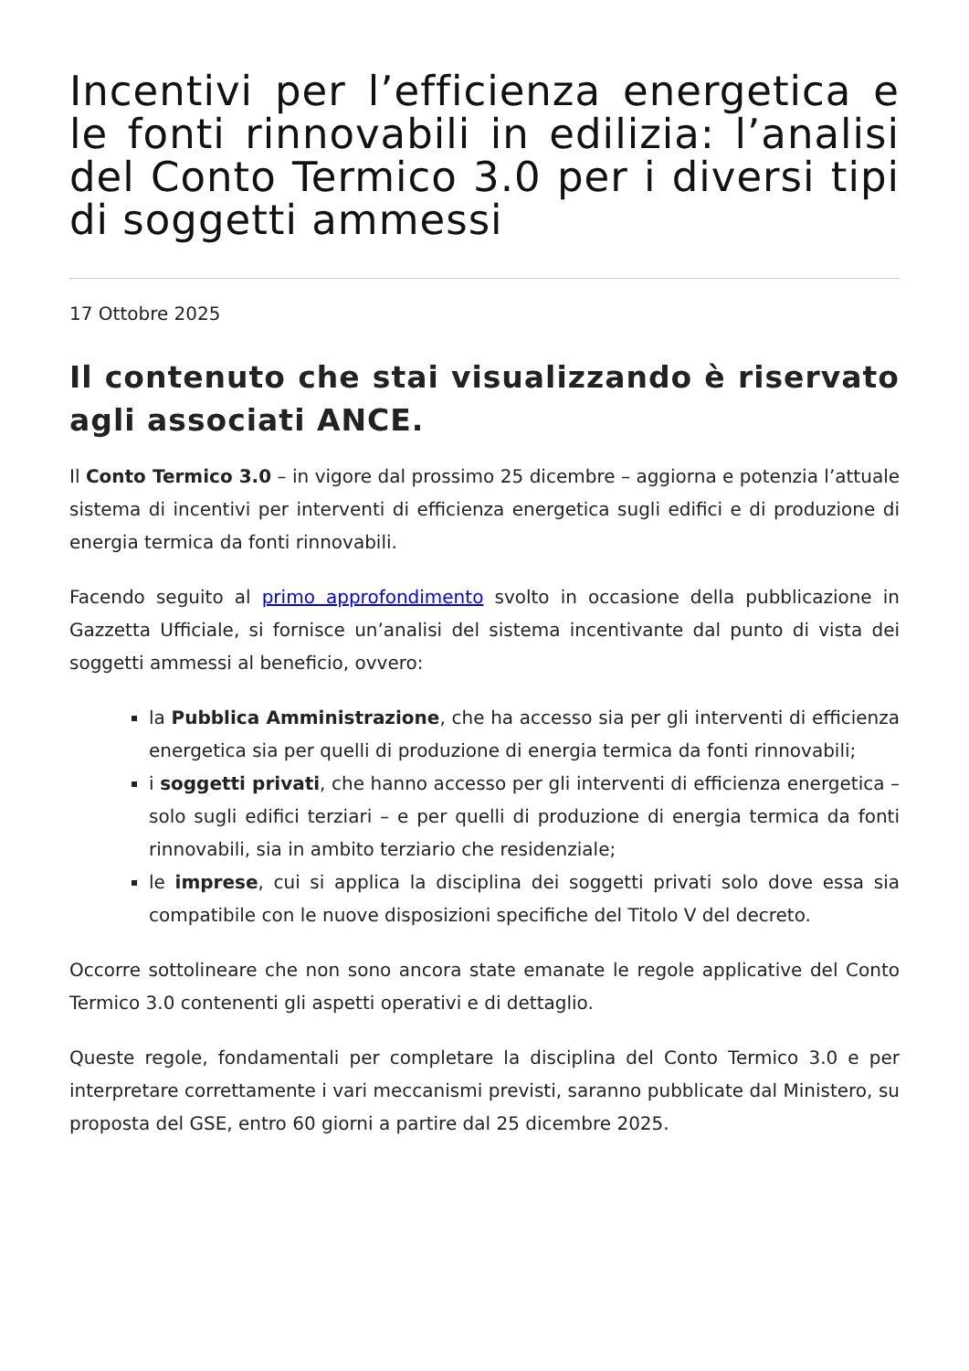Incentivi per l’efficienza energetica e le fonti rinnovabili in edilizia: l’analisi del Conto Termico 3.0 per i diversi tipi di soggetti ammessi
17 Ottobre 2025
Il contenuto che stai visualizzando è riservato agli associati ANCE.
Il Conto Termico 3.0 – in vigore dal prossimo 25 dicembre – aggiorna e potenzia l’attuale sistema di incentivi per interventi di efficienza energetica sugli edifici e di produzione di energia termica da fonti rinnovabili.
Facendo seguito al primo approfondimento svolto in occasione della pubblicazione in Gazzetta Ufficiale, si fornisce un’analisi del sistema incentivante dal punto di vista dei soggetti ammessi al beneficio, ovvero:
la Pubblica Amministrazione, che ha accesso sia per gli interventi di efficienza energetica sia per quelli di produzione di energia termica da fonti rinnovabili;
i soggetti privati, che hanno accesso per gli interventi di efficienza energetica – solo sugli edifici terziari – e per quelli di produzione di energia termica da fonti rinnovabili, sia in ambito terziario che residenziale;
le imprese, cui si applica la disciplina dei soggetti privati solo dove essa sia compatibile con le nuove disposizioni specifiche del Titolo V del decreto.
Occorre sottolineare che non sono ancora state emanate le regole applicative del Conto Termico 3.0 contenenti gli aspetti operativi e di dettaglio.
Queste regole, fondamentali per completare la disciplina del Conto Termico 3.0 e per interpretare correttamente i vari meccanismi previsti, saranno pubblicate dal Ministero, su proposta del GSE, entro 60 giorni a partire dal 25 dicembre 2025.